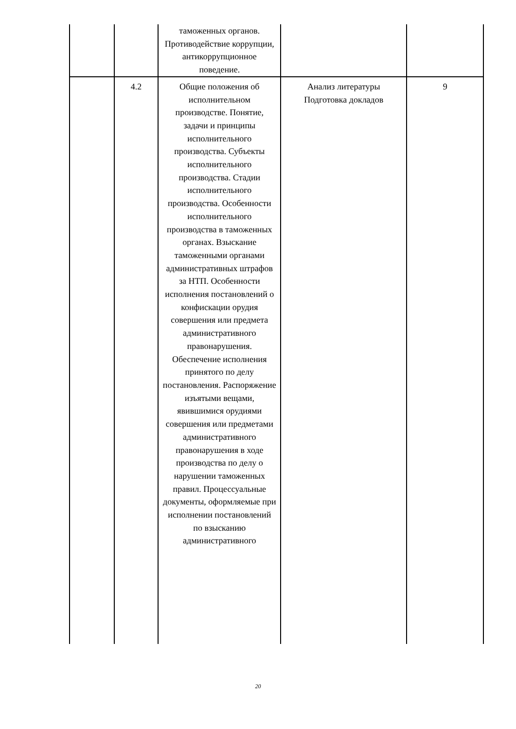| | | таможенных органов. Противодействие коррупции, антикоррупционное поведение. | | |
| | 4.2 | Общие положения об исполнительном производстве. Понятие, задачи и принципы исполнительного производства. Субъекты исполнительного производства. Стадии исполнительного производства. Особенности исполнительного производства в таможенных органах. Взыскание таможенными органами административных штрафов за НТП. Особенности исполнения постановлений о конфискации орудия совершения или предмета административного правонарушения. Обеспечение исполнения принятого по делу постановления. Распоряжение изъятыми вещами, явившимися орудиями совершения или предметами административного правонарушения в ходе производства по делу о нарушении таможенных правил. Процессуальные документы, оформляемые при исполнении постановлений по взысканию административного | Анализ литературы Подготовка докладов | 9 |
20